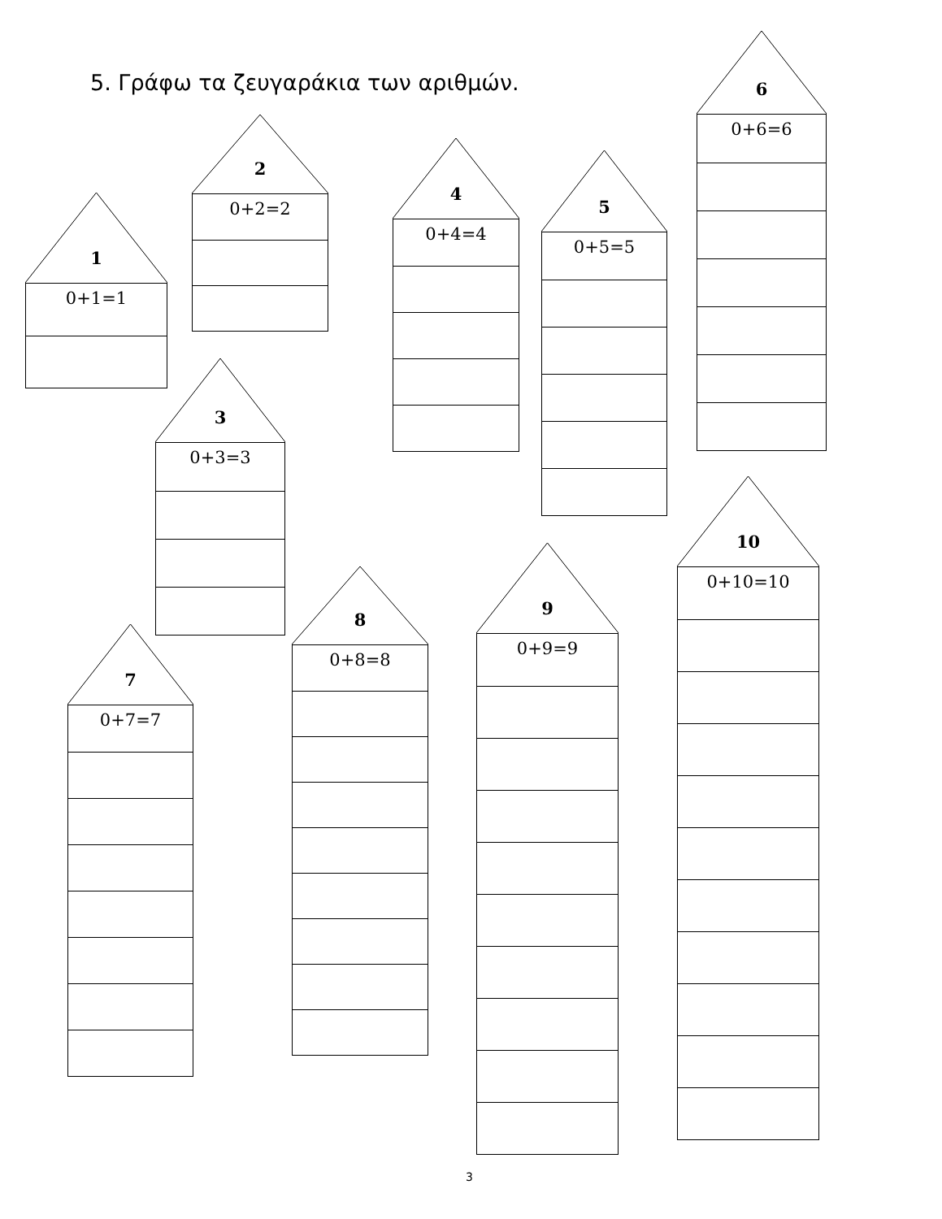5. Γράφω τα ζευγαράκια των αριθμών.
1
0+1=1
2
0+2=2
3
0+3=3
4
0+4=4
5
0+5=5
6
0+6=6
7
0+7=7
8
0+8=8
9
0+9=9
10
0+10=10
3